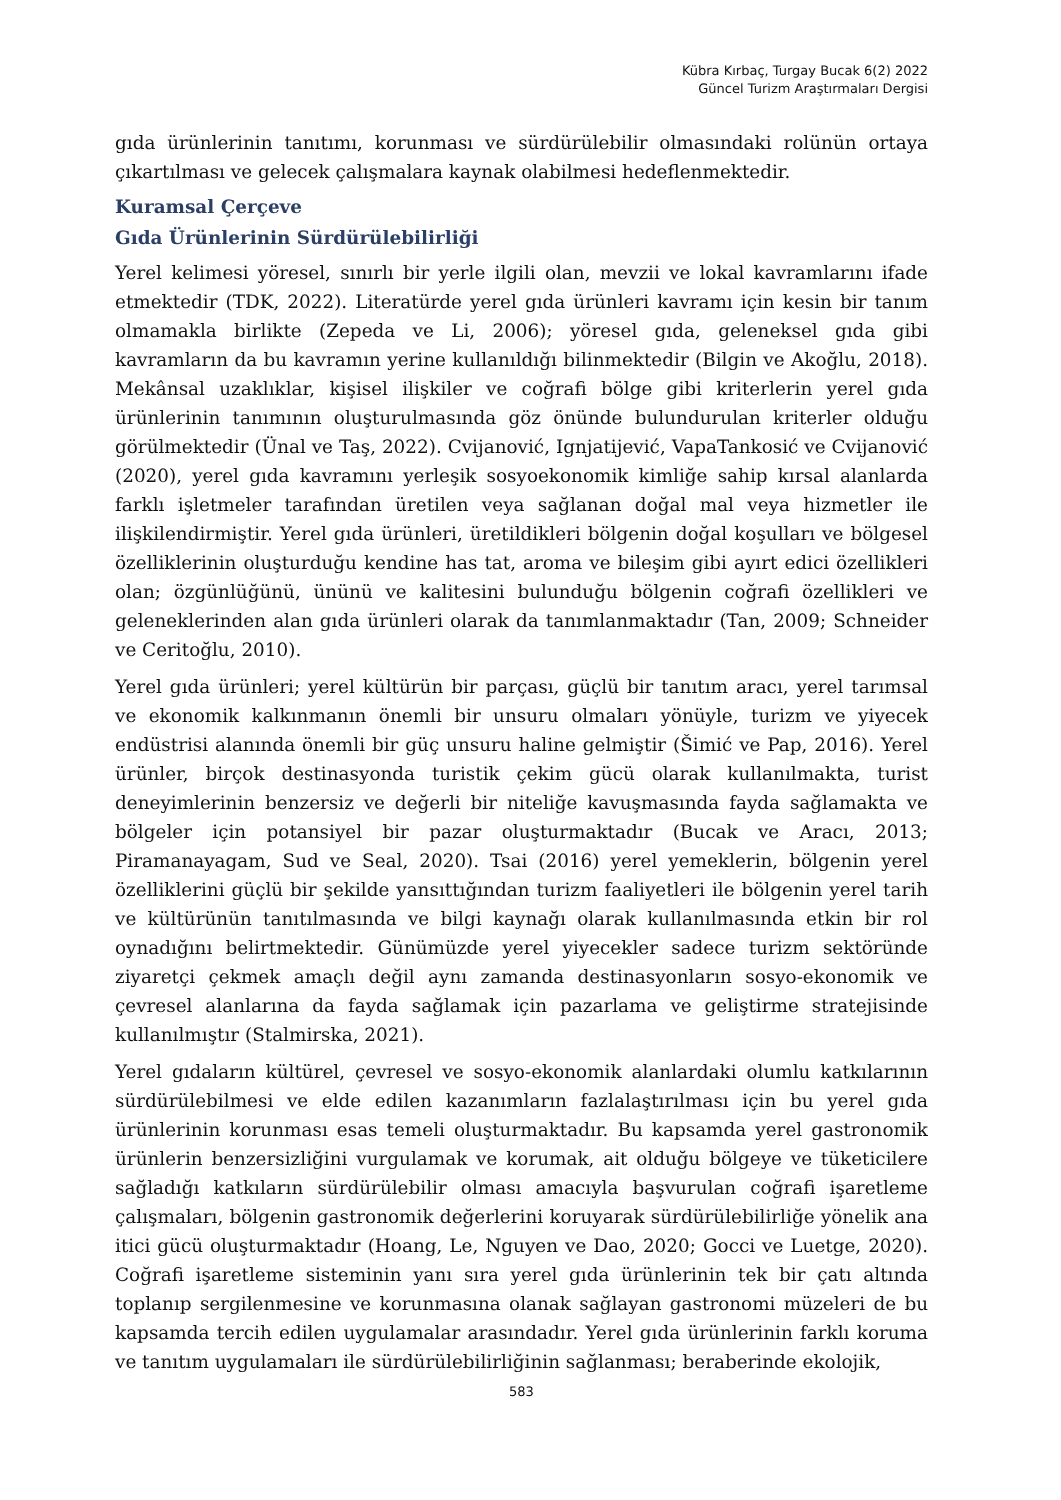Kübra Kırbaç, Turgay Bucak 6(2) 2022
Güncel Turizm Araştırmaları Dergisi
gıda ürünlerinin tanıtımı, korunması ve sürdürülebilir olmasındaki rolünün ortaya çıkartılması ve gelecek çalışmalara kaynak olabilmesi hedeflenmektedir.
Kuramsal Çerçeve
Gıda Ürünlerinin Sürdürülebilirliği
Yerel kelimesi yöresel, sınırlı bir yerle ilgili olan, mevzii ve lokal kavramlarını ifade etmektedir (TDK, 2022). Literatürde yerel gıda ürünleri kavramı için kesin bir tanım olmamakla birlikte (Zepeda ve Li, 2006); yöresel gıda, geleneksel gıda gibi kavramların da bu kavramın yerine kullanıldığı bilinmektedir (Bilgin ve Akoğlu, 2018). Mekânsal uzaklıklar, kişisel ilişkiler ve coğrafi bölge gibi kriterlerin yerel gıda ürünlerinin tanımının oluşturulmasında göz önünde bulundurulan kriterler olduğu görülmektedir (Ünal ve Taş, 2022). Cvijanović, Ignjatijević, VapaTankosić ve Cvijanović (2020), yerel gıda kavramını yerleşik sosyoekonomik kimliğe sahip kırsal alanlarda farklı işletmeler tarafından üretilen veya sağlanan doğal mal veya hizmetler ile ilişkilendirmiştir. Yerel gıda ürünleri, üretildikleri bölgenin doğal koşulları ve bölgesel özelliklerinin oluşturduğu kendine has tat, aroma ve bileşim gibi ayırt edici özellikleri olan; özgünlüğünü, ününü ve kalitesini bulunduğu bölgenin coğrafi özellikleri ve geleneklerinden alan gıda ürünleri olarak da tanımlanmaktadır (Tan, 2009; Schneider ve Ceritoğlu, 2010).
Yerel gıda ürünleri; yerel kültürün bir parçası, güçlü bir tanıtım aracı, yerel tarımsal ve ekonomik kalkınmanın önemli bir unsuru olmaları yönüyle, turizm ve yiyecek endüstrisi alanında önemli bir güç unsuru haline gelmiştir (Šimić ve Pap, 2016). Yerel ürünler, birçok destinasyonda turistik çekim gücü olarak kullanılmakta, turist deneyimlerinin benzersiz ve değerli bir niteliğe kavuşmasında fayda sağlamakta ve bölgeler için potansiyel bir pazar oluşturmaktadır (Bucak ve Aracı, 2013; Piramanayagam, Sud ve Seal, 2020). Tsai (2016) yerel yemeklerin, bölgenin yerel özelliklerini güçlü bir şekilde yansıttığından turizm faaliyetleri ile bölgenin yerel tarih ve kültürünün tanıtılmasında ve bilgi kaynağı olarak kullanılmasında etkin bir rol oynadığını belirtmektedir. Günümüzde yerel yiyecekler sadece turizm sektöründe ziyaretçi çekmek amaçlı değil aynı zamanda destinasyonların sosyo-ekonomik ve çevresel alanlarına da fayda sağlamak için pazarlama ve geliştirme stratejisinde kullanılmıştır (Stalmirska, 2021).
Yerel gıdaların kültürel, çevresel ve sosyo-ekonomik alanlardaki olumlu katkılarının sürdürülebilmesi ve elde edilen kazanımların fazlalaştırılması için bu yerel gıda ürünlerinin korunması esas temeli oluşturmaktadır. Bu kapsamda yerel gastronomik ürünlerin benzersizliğini vurgulamak ve korumak, ait olduğu bölgeye ve tüketicilere sağladığı katkıların sürdürülebilir olması amacıyla başvurulan coğrafi işaretleme çalışmaları, bölgenin gastronomik değerlerini koruyarak sürdürülebilirliğe yönelik ana itici gücü oluşturmaktadır (Hoang, Le, Nguyen ve Dao, 2020; Gocci ve Luetge, 2020). Coğrafi işaretleme sisteminin yanı sıra yerel gıda ürünlerinin tek bir çatı altında toplanıp sergilenmesine ve korunmasına olanak sağlayan gastronomi müzeleri de bu kapsamda tercih edilen uygulamalar arasındadır. Yerel gıda ürünlerinin farklı koruma ve tanıtım uygulamaları ile sürdürülebilirliğinin sağlanması; beraberinde ekolojik,
583